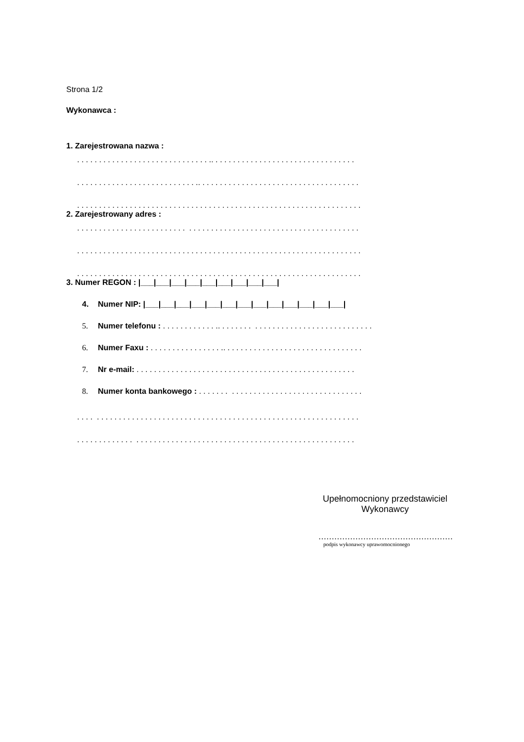Strona 1/2
Wykonawca :
1. Zarejestrowana nazwa :
. . . . . . . . . . . . . . . . . . . . . . . . . . . . . . .. . . . . . . . . . . . . . . . . . . . . . . . . . . . . . . . .
. . . . . . . . . . . . . . . . . . . . . . . . . . . .. . . . . . . . . . . . . . . . . . . . . . . . . . . . . . . . . . . . .
. . . . . . . . . . . . . . . . . . . . . . . . . . . . . . . . . . . . . . . . . . . . . . . . . . . . . . . . . . . . . . . . .
2. Zarejestrowany adres :
. . . . . . . . . . . . . . . . . . . . . . . . . . . . . . . . . . . . . . . . . . . . . . . . . . . . . . . . . . . . . . . .
. . . . . . . . . . . . . . . . . . . . . . . . . . . . . . . . . . . . . . . . . . . . . . . . . . . . . . . . . . . . . . . . .
. . . . . . . . . . . . . . . . . . . . . . . . . . . . . . . . . . . . . . . . . . . . . . . . . . . . . . . . . . . . . . . . .
3. Numer REGON : |___|___|___|___|___|___|___|___|___|
4. Numer NIP: |___|___|___|___|___|___|___|___|___|___|___|___|___|
5. Numer telefonu : . . . . . . . . . . . . .. . . . . . . . . . . . . . . . . . . . . . . . . . . . . . . . . . .
6. Numer Faxu : . . . . . . . . . . . . . . . . .. . . . . . . . . . . . . . . . . . . . . . . . . . . . . . . .
7. Nr e-mail: . . . . . . . . . . . . . . . . . . . . . . . . . . . . . . . . . . . . . . . . . . . . . . . . . .
8. Numer konta bankowego : . . . . . . . . . . . . . . . . . . . . . . . . . . . . . . . . . . . . .
. . . . . . . . . . . . . . . . . . . . . . . . . . . . . . . . . . . . . . . . . . . . . . . . . . . . . . . . . . . . . . . .
. . . . . . . . . . . . . . . . . . . . . . . . . . . . . . . . . . . . . . . . . . . . . . . . . . . . . . . . . . . . . . .
Upełnomocniony przedstawiciel
Wykonawcy
……………………………………………
podpis wykonawcy uprawomocnionego